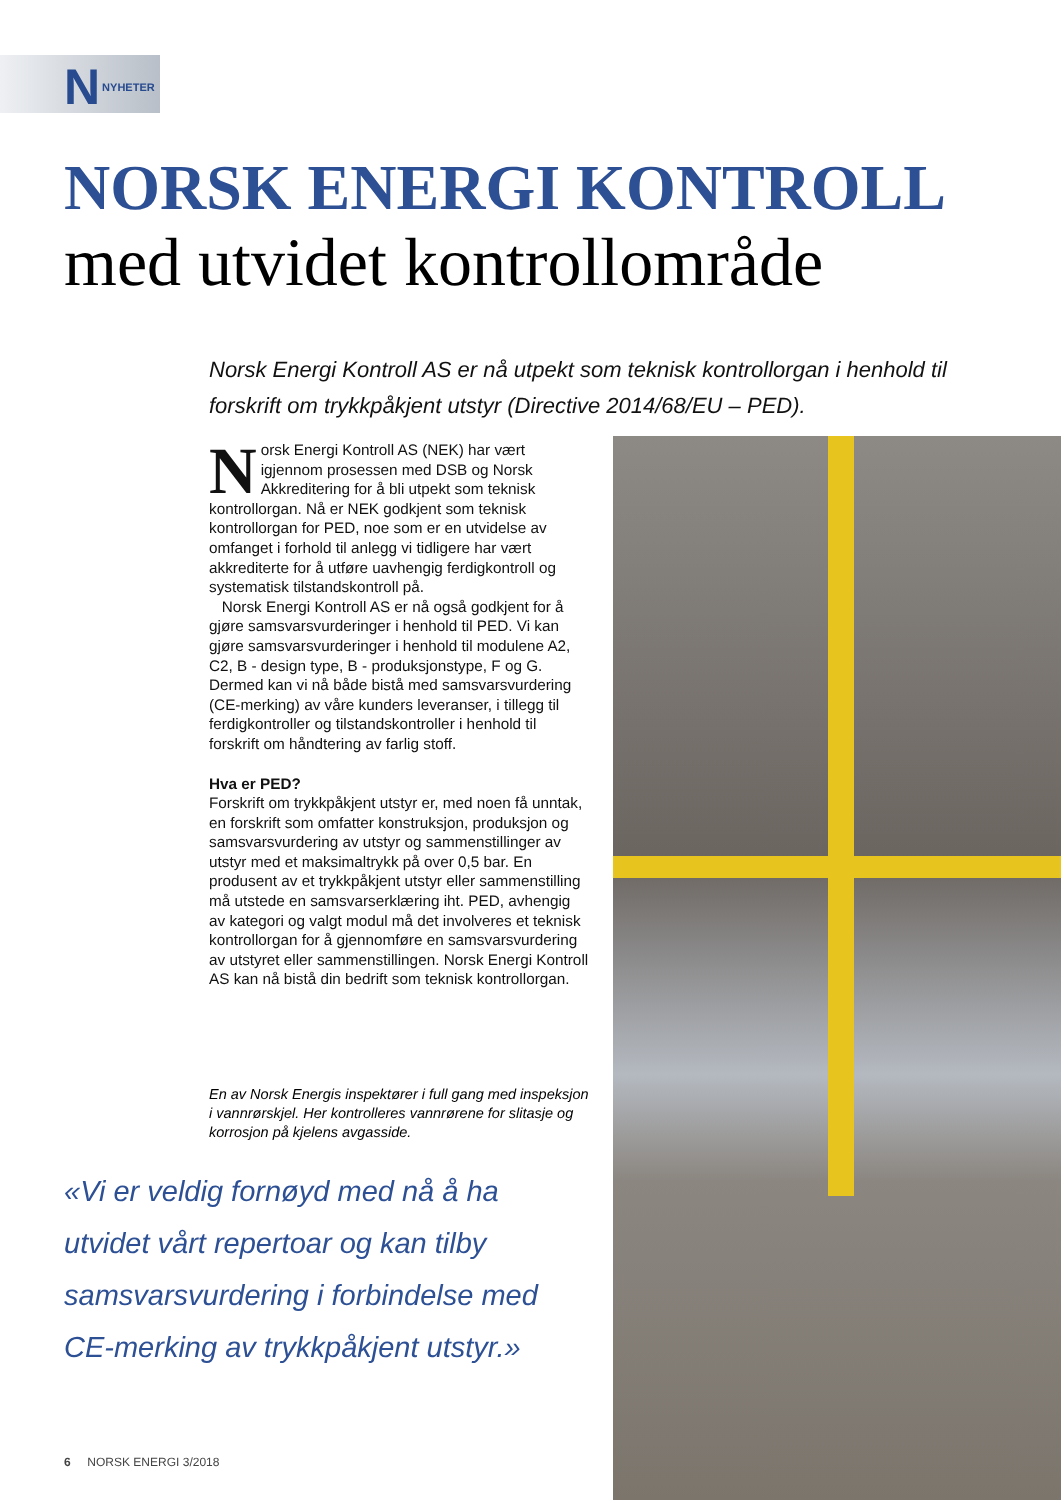N NYHETER
NORSK ENERGI KONTROLL
med utvidet kontrollområde
Norsk Energi Kontroll AS er nå utpekt som teknisk kontrollorgan i henhold til forskrift om trykkpåkjent utstyr (Directive 2014/68/EU – PED).
Norsk Energi Kontroll AS (NEK) har vært igjennom prosessen med DSB og Norsk Akkreditering for å bli utpekt som teknisk kontrollorgan. Nå er NEK godkjent som teknisk kontrollorgan for PED, noe som er en utvidelse av omfanget i forhold til anlegg vi tidligere har vært akkrediterte for å utføre uavhengig ferdigkontroll og systematisk tilstandskontroll på.
Norsk Energi Kontroll AS er nå også godkjent for å gjøre samsvarsvurderinger i henhold til PED. Vi kan gjøre samsvarsvurderinger i henhold til modulene A2, C2, B - design type, B - produksjonstype, F og G. Dermed kan vi nå både bistå med samsvarsvurdering (CE-merking) av våre kunders leveranser, i tillegg til ferdigkontroller og tilstandskontroller i henhold til forskrift om håndtering av farlig stoff.
Hva er PED?
Forskrift om trykkpåkjent utstyr er, med noen få unntak, en forskrift som omfatter konstruksjon, produksjon og samsvarsvurdering av utstyr og sammenstillinger av utstyr med et maksimaltrykk på over 0,5 bar. En produsent av et trykkpåkjent utstyr eller sammenstilling må utstede en samsvarserklæring iht. PED, avhengig av kategori og valgt modul må det involveres et teknisk kontrollorgan for å gjennomføre en samsvarsvurdering av utstyret eller sammenstillingen. Norsk Energi Kontroll AS kan nå bistå din bedrift som teknisk kontrollorgan.
En av Norsk Energis inspektører i full gang med inspeksjon i vannrørskjel. Her kontrolleres vannrørene for slitasje og korrosjon på kjelens avgasside.
«Vi er veldig fornøyd med nå å ha utvidet vårt repertoar og kan tilby samsvarsvurdering i forbindelse med CE-merking av trykkpåkjent utstyr.»
6 NORSK ENERGI 3/2018